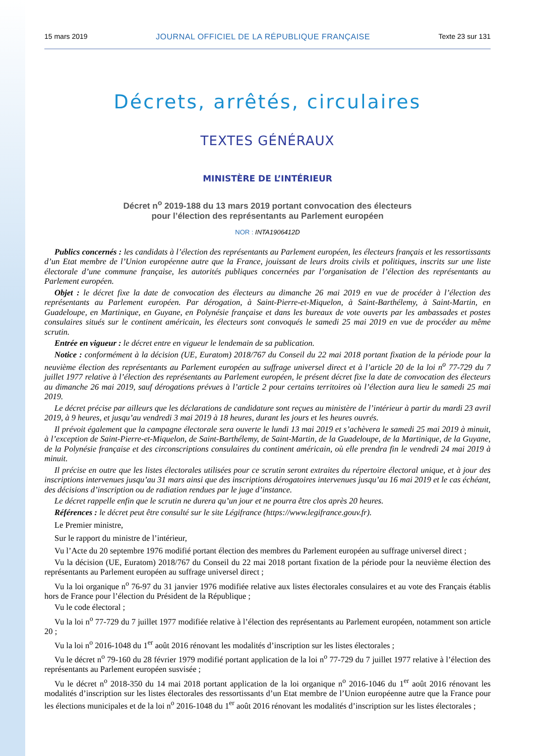15 mars 2019 JOURNAL OFFICIEL DE LA RÉPUBLIQUE FRANÇAISE Texte 23 sur 131
Décrets, arrêtés, circulaires
TEXTES GÉNÉRAUX
MINISTÈRE DE L’INTÉRIEUR
Décret n<sup>o</sup> 2019-188 du 13 mars 2019 portant convocation des électeurs
pour l’élection des représentants au Parlement européen
NOR : INTA1906412D
Publics concernés : les candidats à l’élection des représentants au Parlement européen, les électeurs français et les ressortissants d’un Etat membre de l’Union européenne autre que la France, jouissant de leurs droits civils et politiques, inscrits sur une liste électorale d’une commune française, les autorités publiques concernées par l’organisation de l’élection des représentants au Parlement européen.
Objet : le décret fixe la date de convocation des électeurs au dimanche 26 mai 2019 en vue de procéder à l’élection des représentants au Parlement européen. Par dérogation, à Saint-Pierre-et-Miquelon, à Saint-Barthélemy, à Saint-Martin, en Guadeloupe, en Martinique, en Guyane, en Polynésie française et dans les bureaux de vote ouverts par les ambassades et postes consulaires situés sur le continent américain, les électeurs sont convoqués le samedi 25 mai 2019 en vue de procéder au même scrutin.
Entrée en vigueur : le décret entre en vigueur le lendemain de sa publication.
Notice : conformément à la décision (UE, Euratom) 2018/767 du Conseil du 22 mai 2018 portant fixation de la période pour la neuvième élection des représentants au Parlement européen au suffrage universel direct et à l’article 20 de la loi n<sup>o</sup> 77-729 du 7 juillet 1977 relative à l’élection des représentants au Parlement européen, le présent décret fixe la date de convocation des électeurs au dimanche 26 mai 2019, sauf dérogations prévues à l’article 2 pour certains territoires où l’élection aura lieu le samedi 25 mai 2019.
Le décret précise par ailleurs que les déclarations de candidature sont reçues au ministère de l’intérieur à partir du mardi 23 avril 2019, à 9 heures, et jusqu’au vendredi 3 mai 2019 à 18 heures, durant les jours et les heures ouvrés.
Il prévoit également que la campagne électorale sera ouverte le lundi 13 mai 2019 et s’achèvera le samedi 25 mai 2019 à minuit, à l’exception de Saint-Pierre-et-Miquelon, de Saint-Barthélemy, de Saint-Martin, de la Guadeloupe, de la Martinique, de la Guyane, de la Polynésie française et des circonscriptions consulaires du continent américain, où elle prendra fin le vendredi 24 mai 2019 à minuit.
Il précise en outre que les listes électorales utilisées pour ce scrutin seront extraites du répertoire électoral unique, et à jour des inscriptions intervenues jusqu’au 31 mars ainsi que des inscriptions dérogatoires intervenues jusqu’au 16 mai 2019 et le cas échéant, des décisions d’inscription ou de radiation rendues par le juge d’instance.
Le décret rappelle enfin que le scrutin ne durera qu’un jour et ne pourra être clos après 20 heures.
Références : le décret peut être consulté sur le site Légifrance (https://www.legifrance.gouv.fr).
Le Premier ministre,
Sur le rapport du ministre de l’intérieur,
Vu l’Acte du 20 septembre 1976 modifié portant élection des membres du Parlement européen au suffrage universel direct ;
Vu la décision (UE, Euratom) 2018/767 du Conseil du 22 mai 2018 portant fixation de la période pour la neuvième élection des représentants au Parlement européen au suffrage universel direct ;
Vu la loi organique n<sup>o</sup> 76-97 du 31 janvier 1976 modifiée relative aux listes électorales consulaires et au vote des Français établis hors de France pour l’élection du Président de la République ;
Vu le code électoral ;
Vu la loi n<sup>o</sup> 77-729 du 7 juillet 1977 modifiée relative à l’élection des représentants au Parlement européen, notamment son article 20 ;
Vu la loi n<sup>o</sup> 2016-1048 du 1<sup>er</sup> août 2016 rénovant les modalités d’inscription sur les listes électorales ;
Vu le décret n<sup>o</sup> 79-160 du 28 février 1979 modifié portant application de la loi n<sup>o</sup> 77-729 du 7 juillet 1977 relative à l’élection des représentants au Parlement européen susvisée ;
Vu le décret n<sup>o</sup> 2018-350 du 14 mai 2018 portant application de la loi organique n<sup>o</sup> 2016-1046 du 1<sup>er</sup> août 2016 rénovant les modalités d’inscription sur les listes électorales des ressortissants d’un Etat membre de l’Union européenne autre que la France pour les élections municipales et de la loi n<sup>o</sup> 2016-1048 du 1<sup>er</sup> août 2016 rénovant les modalités d’inscription sur les listes électorales ;